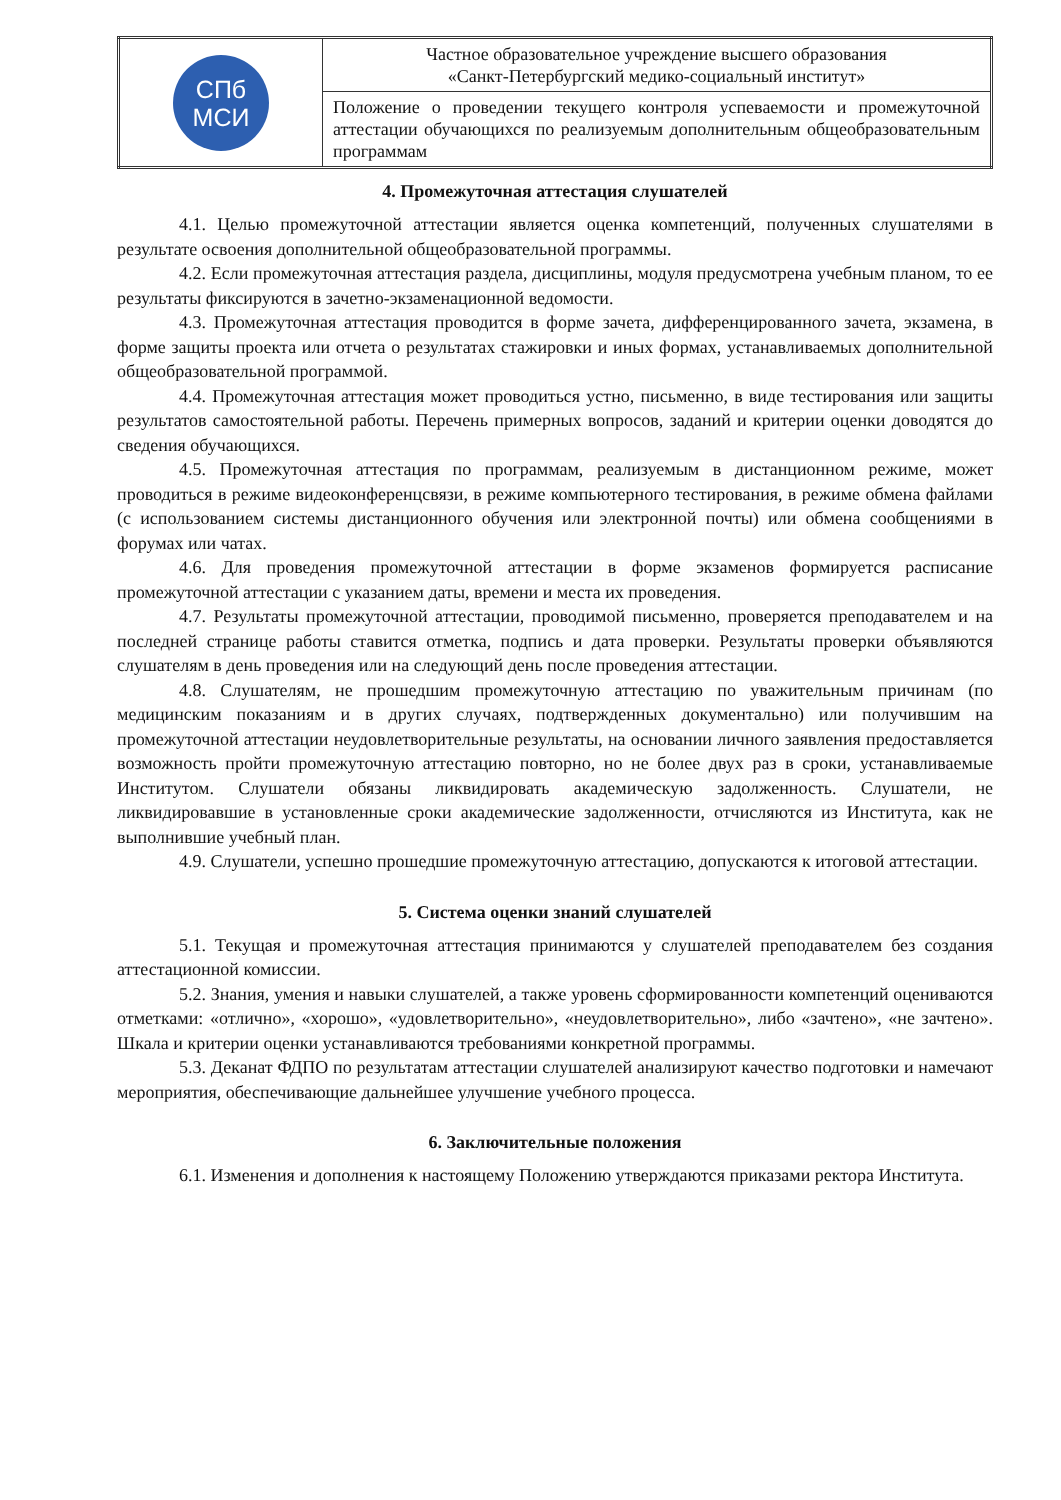| СПб МСИ | Частное образовательное учреждение высшего образования «Санкт-Петербургский медико-социальный институт» |
| | Положение о проведении текущего контроля успеваемости и промежуточной аттестации обучающихся по реализуемым дополнительным общеобразовательным программам |
4. Промежуточная аттестация слушателей
4.1. Целью промежуточной аттестации является оценка компетенций, полученных слушателями в результате освоения дополнительной общеобразовательной программы.
4.2. Если промежуточная аттестация раздела, дисциплины, модуля предусмотрена учебным планом, то ее результаты фиксируются в зачетно-экзаменационной ведомости.
4.3. Промежуточная аттестация проводится в форме зачета, дифференцированного зачета, экзамена, в форме защиты проекта или отчета о результатах стажировки и иных формах, устанавливаемых дополнительной общеобразовательной программой.
4.4. Промежуточная аттестация может проводиться устно, письменно, в виде тестирования или защиты результатов самостоятельной работы. Перечень примерных вопросов, заданий и критерии оценки доводятся до сведения обучающихся.
4.5. Промежуточная аттестация по программам, реализуемым в дистанционном режиме, может проводиться в режиме видеоконференцсвязи, в режиме компьютерного тестирования, в режиме обмена файлами (с использованием системы дистанционного обучения или электронной почты) или обмена сообщениями в форумах или чатах.
4.6. Для проведения промежуточной аттестации в форме экзаменов формируется расписание промежуточной аттестации с указанием даты, времени и места их проведения.
4.7. Результаты промежуточной аттестации, проводимой письменно, проверяется преподавателем и на последней странице работы ставится отметка, подпись и дата проверки. Результаты проверки объявляются слушателям в день проведения или на следующий день после проведения аттестации.
4.8. Слушателям, не прошедшим промежуточную аттестацию по уважительным причинам (по медицинским показаниям и в других случаях, подтвержденных документально) или получившим на промежуточной аттестации неудовлетворительные результаты, на основании личного заявления предоставляется возможность пройти промежуточную аттестацию повторно, но не более двух раз в сроки, устанавливаемые Институтом. Слушатели обязаны ликвидировать академическую задолженность. Слушатели, не ликвидировавшие в установленные сроки академические задолженности, отчисляются из Института, как не выполнившие учебный план.
4.9. Слушатели, успешно прошедшие промежуточную аттестацию, допускаются к итоговой аттестации.
5. Система оценки знаний слушателей
5.1. Текущая и промежуточная аттестация принимаются у слушателей преподавателем без создания аттестационной комиссии.
5.2. Знания, умения и навыки слушателей, а также уровень сформированности компетенций оцениваются отметками: «отлично», «хорошо», «удовлетворительно», «неудовлетворительно», либо «зачтено», «не зачтено». Шкала и критерии оценки устанавливаются требованиями конкретной программы.
5.3. Деканат ФДПО по результатам аттестации слушателей анализируют качество подготовки и намечают мероприятия, обеспечивающие дальнейшее улучшение учебного процесса.
6. Заключительные положения
6.1. Изменения и дополнения к настоящему Положению утверждаются приказами ректора Института.